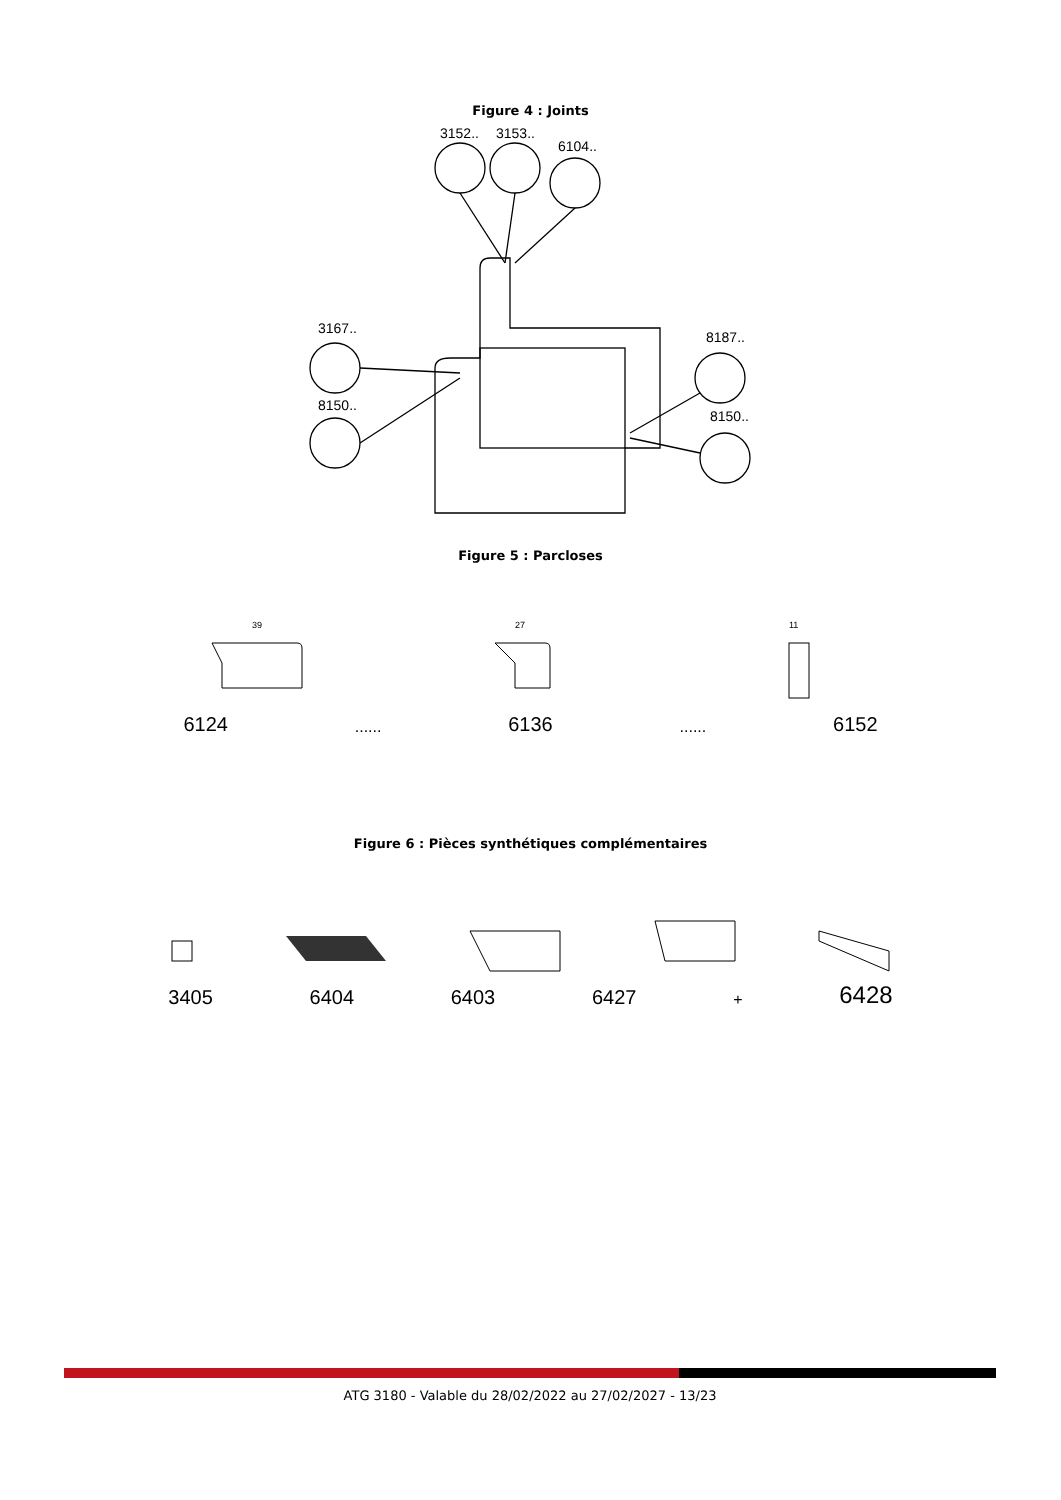Figure 4 : Joints
3152..
3153..
6104..
3167..
8150..
8187..
8150..
Figure 5 : Parcloses
39
27
11
6124...... 6136...... 6152
Figure 6 : Pièces synthétiques complémentaires
3405 6404 6403 6427 + 6428
ATG 3180 - Valable du 28/02/2022 au 27/02/2027 - 13/23